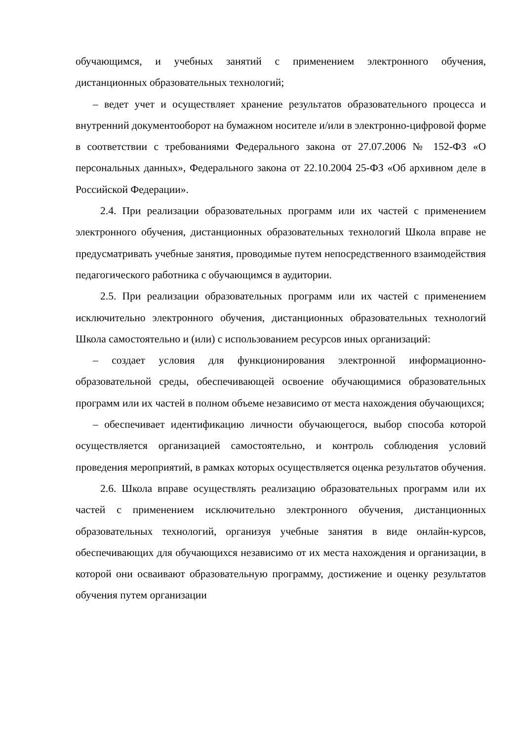обучающимся, и учебных занятий с применением электронного обучения, дистанционных образовательных технологий;
– ведет учет и осуществляет хранение результатов образовательного процесса и внутренний документооборот на бумажном носителе и/или в электронно-цифровой форме в соответствии с требованиями Федерального закона от 27.07.2006 № 152-ФЗ «О персональных данных», Федерального закона от 22.10.2004 25-ФЗ «Об архивном деле в Российской Федерации».
2.4. При реализации образовательных программ или их частей с применением электронного обучения, дистанционных образовательных технологий Школа вправе не предусматривать учебные занятия, проводимые путем непосредственного взаимодействия педагогического работника с обучающимся в аудитории.
2.5. При реализации образовательных программ или их частей с применением исключительно электронного обучения, дистанционных образовательных технологий Школа самостоятельно и (или) с использованием ресурсов иных организаций:
– создает условия для функционирования электронной информационно-образовательной среды, обеспечивающей освоение обучающимися образовательных программ или их частей в полном объеме независимо от места нахождения обучающихся;
– обеспечивает идентификацию личности обучающегося, выбор способа которой осуществляется организацией самостоятельно, и контроль соблюдения условий проведения мероприятий, в рамках которых осуществляется оценка результатов обучения.
2.6. Школа вправе осуществлять реализацию образовательных программ или их частей с применением исключительно электронного обучения, дистанционных образовательных технологий, организуя учебные занятия в виде онлайн-курсов, обеспечивающих для обучающихся независимо от их места нахождения и организации, в которой они осваивают образовательную программу, достижение и оценку результатов обучения путем организации